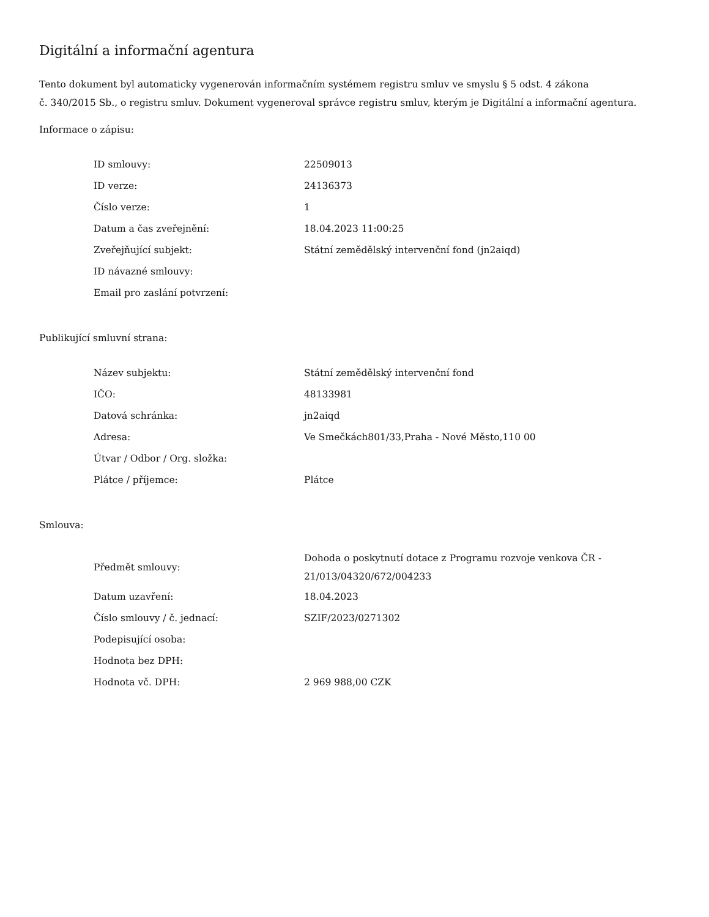Digitální a informační agentura
Tento dokument byl automaticky vygenerován informačním systémem registru smluv ve smyslu § 5 odst. 4 zákona
č. 340/2015 Sb., o registru smluv. Dokument vygeneroval správce registru smluv, kterým je Digitální a informační agentura.
Informace o zápisu:
| ID smlouvy: | 22509013 |
| ID verze: | 24136373 |
| Číslo verze: | 1 |
| Datum a čas zveřejnění: | 18.04.2023 11:00:25 |
| Zveřejňující subjekt: | Státní zemědělský intervenční fond (jn2aiqd) |
| ID návazné smlouvy: | |
| Email pro zaslání potvrzení: | |
Publikující smluvní strana:
| Název subjektu: | Státní zemědělský intervenční fond |
| IČO: | 48133981 |
| Datová schránka: | jn2aiqd |
| Adresa: | Ve Smečkách801/33,Praha - Nové Město,110 00 |
| Útvar / Odbor / Org. složka: | |
| Plátce / příjemce: | Plátce |
Smlouva:
| Předmět smlouvy: | Dohoda o poskytnutí dotace z Programu rozvoje venkova ČR - 21/013/04320/672/004233 |
| Datum uzavření: | 18.04.2023 |
| Číslo smlouvy / č. jednací: | SZIF/2023/0271302 |
| Podepisující osoba: | |
| Hodnota bez DPH: | |
| Hodnota vč. DPH: | 2 969 988,00 CZK |